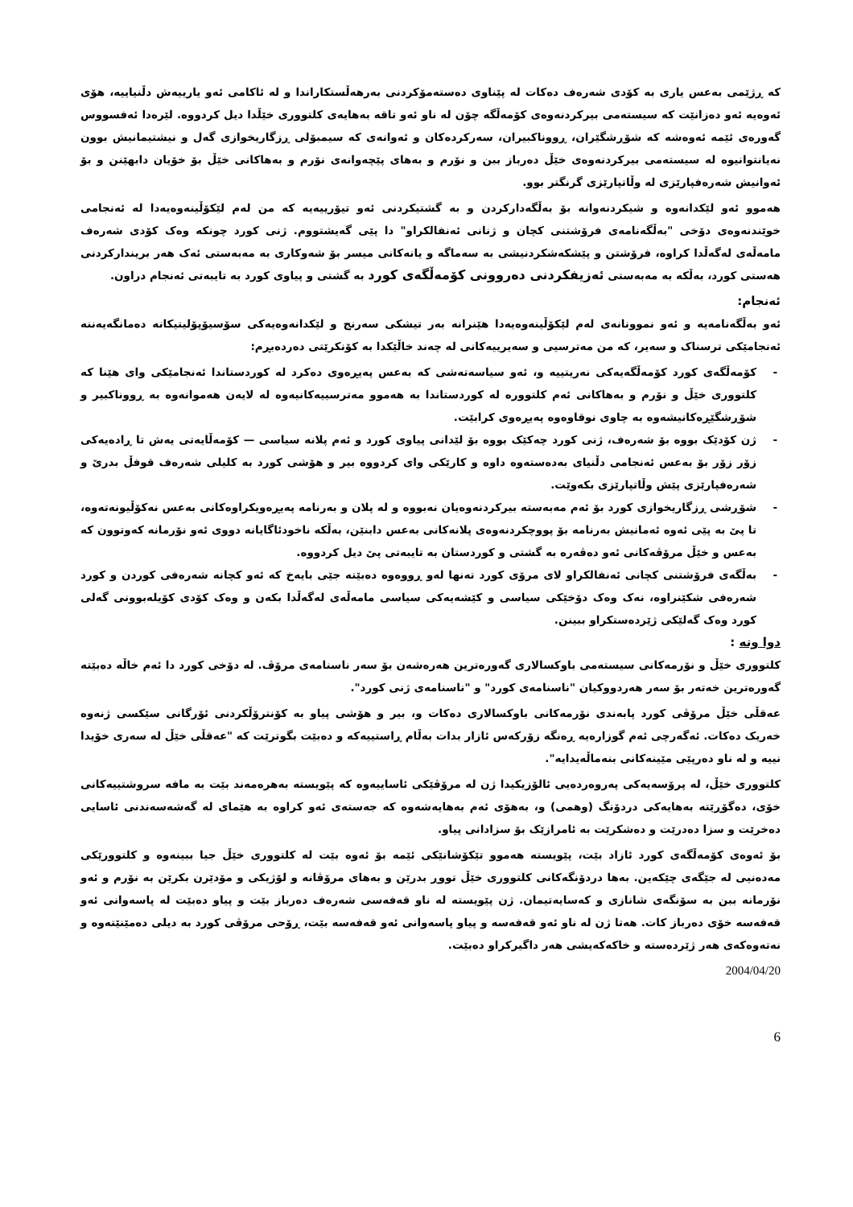کە ڕژێمی بەعس یاری بە کۆدی شەرەف دەکات لە پێناوی دەستەمۆکردنی بەرهەڵستکاراندا و لە ئاکامی ئەو یارییەش دڵنیاییە، هۆی ئەوەیە ئەو دەزانێت کە سیستەمی بیرکردنەوەی کۆمەڵگە چۆن لە ناو ئەو تاقە بەهایەی کلتووری خێڵدا دیل کردووە. لێرەدا ئەفسووس گەورەی ئێمە ئەوەشە کە شۆڕشگێران، ڕووناکبیران، سەرکردەکان و ئەوانەی کە سیمبۆلی ڕزگاریخوازی گەل و نیشتیمانیش بوون نەیانتوانیوە لە سیستەمی بیرکردنەوەی خێڵ دەرباز ببن و نۆرم و بەهای پێچەوانەی نۆرم و بەهاکانی خێڵ بۆ خۆیان دابهێنن و بۆ ئەوانیش شەرەفپارێزی لە وڵاتپارێزی گرنگتر بوو.
هەموو ئەو لێکدانەوە و شیکردنەوانە بۆ بەڵگەدارکردن و بە گشتیکردنی ئەو تیۆرییەیە کە من لەم لێکۆڵینەوەیەدا لە ئەنجامی خوێندنەوەی دۆخی "بەڵگەنامەی فرۆشتنی کچان و ژنانی ئەنفالکراو" دا پێی گەیشتووم. ژنی کورد چونکە وەک کۆدی شەرەف مامەڵەی لەگەڵدا کراوە، فرۆشتن و پێشکەشکردنیشی بە سەماگە و یانەکانی میسر بۆ شەوکاری بە مەبەستی ئەک هەر بریندارکردنی هەستی کورد، بەڵکە بە مەبەستی ئەزیفکردنی دەروونی کۆمەڵگەی کورد بە گشتی و پیاوی کورد بە تایبەتی ئەنجام دراون.
ئەنجام:
ئەو بەڵگەنامەیە و ئەو نموونانەی لەم لێکۆڵینەوەیەدا هێنرانە بەر تیشکی سەرنج و لێکدانەوەیەکی سۆسیۆپۆلیتیکانە دەمانگەیەننە ئەنجامێکی ترسناک و سەیر، کە من مەترسیی و سەیرییەکانی لە چەند خاڵێکدا بە کۆنکرێتی دەردەبڕم:
- کۆمەڵگەی کورد کۆمەڵگەیەکی نەریتییە و، ئەو سیاسەتەشی کە بەعس پەیڕەوی دەکرد لە کوردستاندا ئەنجامێکی وای هێنا کە کلتووری خێڵ و نۆرم و بەهاکانی ئەم کلتوورە لە کوردستاندا بە هەموو مەترسییەکانیەوە لە لایەن هەموانەوە بە ڕووناکبیر و شۆڕشگێڕەکانیشەوە بە چاوی نوقاوەوە پەیڕەوی کرابێت.
- ژن کۆدێک بووە بۆ شەرەف، ژنی کورد چەکێک بووە بۆ لێدانی پیاوی کورد و ئەم پلانە سیاسی — کۆمەڵایەتی یەش تا ڕادەیەکی زۆر زۆر بۆ بەعس ئەنجامی دڵنیای بەدەستەوە داوە و کارێکی وای کردووە بیر و هۆشی کورد بە کلیلی شەرەف قوفڵ بدرێ و شەرەفپارێزی پێش وڵاتپارێزی بکەوێت.
- شۆڕشی ڕزگاریخوازی کورد بۆ ئەم مەبەستە بیرکردنەوەیان نەبووە و لە پلان و بەرنامە پەیڕەویکراوەکانی بەعس نەکۆڵیونەتەوە، تا پێ بە پێی ئەوە ئەمانیش بەرنامە بۆ پووچکردنەوەی پلانەکانی بەعس دابنێن، بەڵکە ناخودئاگایانە دووی ئەو نۆرمانە کەوتوون کە بەعس و خێڵ مرۆڤەکانی ئەو دەڤەرە بە گشتی و کوردستان بە تایبەتی پێ دیل کردووە.
- بەڵگەی فرۆشتنی کچانی ئەنفالکراو لای مرۆی کورد تەنها لەو ڕووەوە دەبێتە جێی بایەخ کە ئەو کچانە شەرەفی کوردن و کورد شەرەفی شکێنراوە، نەک وەک دۆخێکی سیاسی و کێشەیەکی سیاسی مامەڵەی لەگەڵدا بکەن و وەک کۆدی کۆیلەبوونی گەلی کورد وەک گەلێکی ژێردەستکراو ببینن.
دوا وتە :
کلتووری خێڵ و نۆرمەکانی سیستەمی باوکسالاری گەورەترین هەرەشەن بۆ سەر ناسنامەی مرۆڤ. لە دۆخی کورد دا ئەم خاڵە دەبێتە گەورەترین خەتەر بۆ سەر هەردووکیان "ناسنامەی کورد" و "ناسنامەی ژنی کورد".
عەقڵی خێڵ مرۆڤی کورد پابەندی نۆرمەکانی باوکسالاری دەکات و، بیر و هۆشی پیاو بە کۆنترۆڵکردنی ئۆرگانی سێکسی ژنەوە خەریک دەکات. ئەگەرچی ئەم گوزارەیە ڕەنگە زۆرکەس ئازار بدات بەڵام ڕاستییەکە و دەبێت بگوترێت کە "عەقڵی خێڵ لە سەری خۆیدا نییە و لە ناو دەرپێی مێینەکانی بنەماڵەیدایە".
کلتووری خێڵ، لە پرۆسەیەکی پەروەردەیی ئالۆزیکیدا ژن لە مرۆڤێکی ئاساییەوە کە پێویستە بەهرەمەند بێت بە مافە سروشتییەکانی خۆی، دەگۆڕێتە بەهایەکی دردۆنگ (وهمی) و، بەهۆی ئەم بەهایەشەوە کە جەستەی ئەو کراوە بە هێمای لە گەشەسەندنی ئاسایی دەخرێت و سزا دەدرێت و دەشکرێت بە ئامرازێک بۆ سزادانی پیاو.
بۆ ئەوەی کۆمەڵگەی کورد ئازاد بێت، پێویستە هەموو تێکۆشانێکی ئێمە بۆ ئەوە بێت لە کلتووری خێڵ جیا ببینەوە و کلتوورێکی مەدەنیی لە جێگەی چێکەین. بەها دردۆنگەکانی کلتووری خێڵ تووڕ بدرێن و بەهای مرۆڤانە و لۆژیکی و مۆدێرن بکرێن بە نۆرم و ئەو نۆرمانە ببن بە سۆنگەی شانازی و کەسایەتیمان. ژن پێویستە لە ناو قەفەسی شەرەف دەرباز بێت و پیاو دەبێت لە پاسەوانی ئەو قەفەسە خۆی دەرباز کات. هەتا ژن لە ناو ئەو قەفەسە و پیاو پاسەوانی ئەو قەفەسە بێت، ڕۆحی مرۆڤی کورد بە دیلی دەمێنێتەوە و نەتەوەکەی هەر ژێردەستە و خاکەکەیشی هەر داگیرکراو دەبێت.
2004/04/20
6